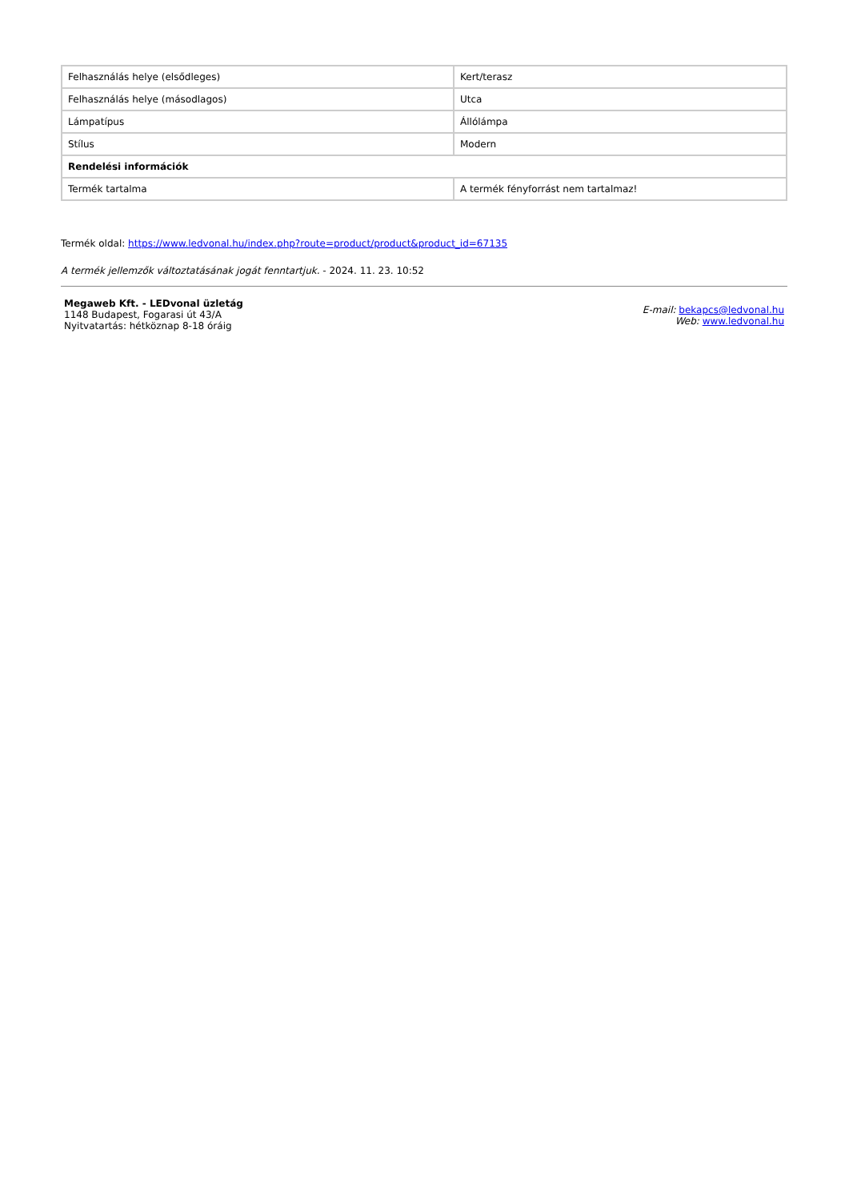| Felhasználás helye (elsődleges) | Kert/terasz |
| Felhasználás helye (másodlagos) | Utca |
| Lámpatípus | Állólámpa |
| Stílus | Modern |
| Rendelési információk | |
| Termék tartalma | A termék fényforrást nem tartalmaz! |
Termék oldal: https://www.ledvonal.hu/index.php?route=product/product&product_id=67135
A termék jellemzők változtatásának jogát fenntartjuk. - 2024. 11. 23. 10:52
Megaweb Kft. - LEDvonal üzletág
1148 Budapest, Fogarasi út 43/A
Nyitvatartás: hétköznap 8-18 óráig
E-mail: bekapcs@ledvonal.hu
Web: www.ledvonal.hu